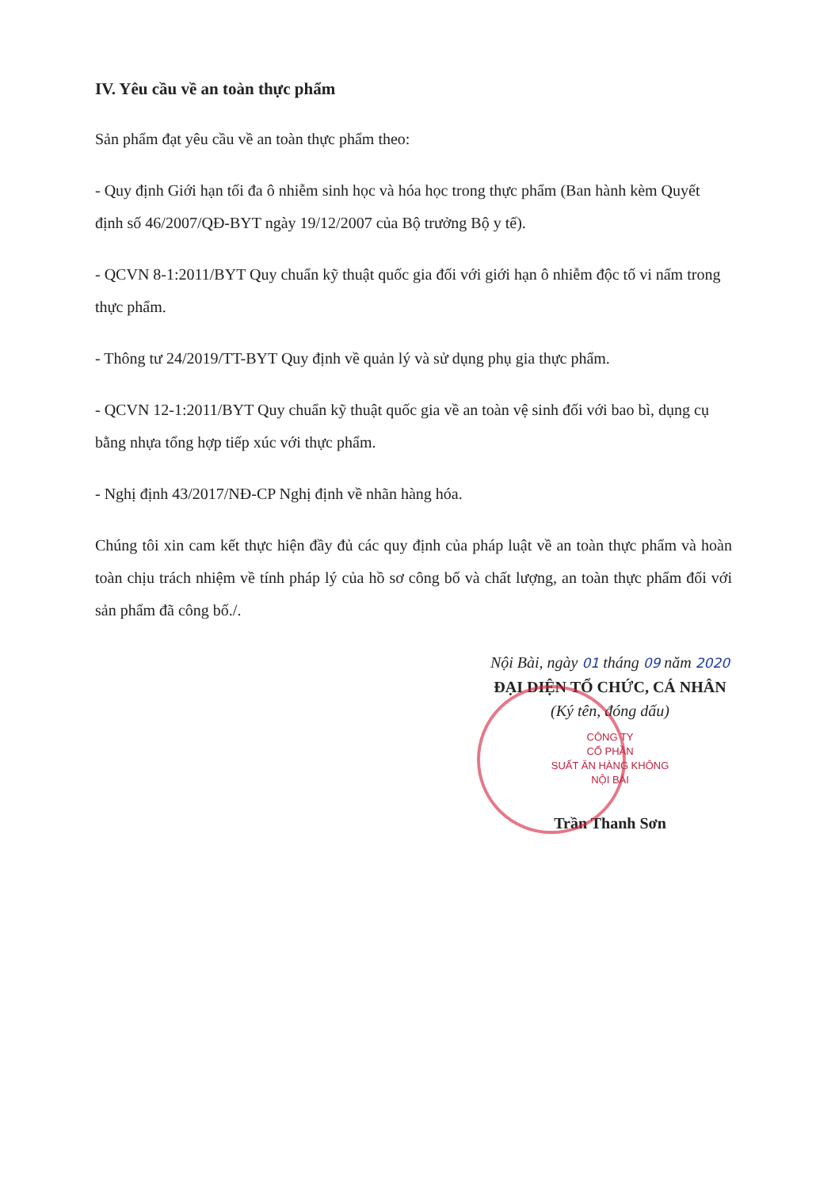IV. Yêu cầu về an toàn thực phẩm
Sản phẩm đạt yêu cầu về an toàn thực phẩm theo:
- Quy định Giới hạn tối đa ô nhiễm sinh học và hóa học trong thực phẩm (Ban hành kèm Quyết định số 46/2007/QĐ-BYT ngày 19/12/2007 của Bộ trưởng Bộ y tế).
- QCVN 8-1:2011/BYT Quy chuẩn kỹ thuật quốc gia đối với giới hạn ô nhiễm độc tố vi nấm trong thực phẩm.
- Thông tư 24/2019/TT-BYT Quy định về quản lý và sử dụng phụ gia thực phẩm.
- QCVN 12-1:2011/BYT Quy chuẩn kỹ thuật quốc gia về an toàn vệ sinh đối với bao bì, dụng cụ bằng nhựa tổng hợp tiếp xúc với thực phẩm.
- Nghị định 43/2017/NĐ-CP Nghị định về nhãn hàng hóa.
Chúng tôi xin cam kết thực hiện đầy đủ các quy định của pháp luật về an toàn thực phẩm và hoàn toàn chịu trách nhiệm về tính pháp lý của hồ sơ công bố và chất lượng, an toàn thực phẩm đối với sản phẩm đã công bố./.
Nội Bài, ngày 01 tháng 09 năm 2020
ĐẠI DIỆN TỔ CHỨC, CÁ NHÂN
(Ký tên, đóng dấu)
CÔNG TY
CỔ PHẦN
SUẤT ĂN HÀNG KHÔNG
NỘI BÀI
Trần Thanh Sơn